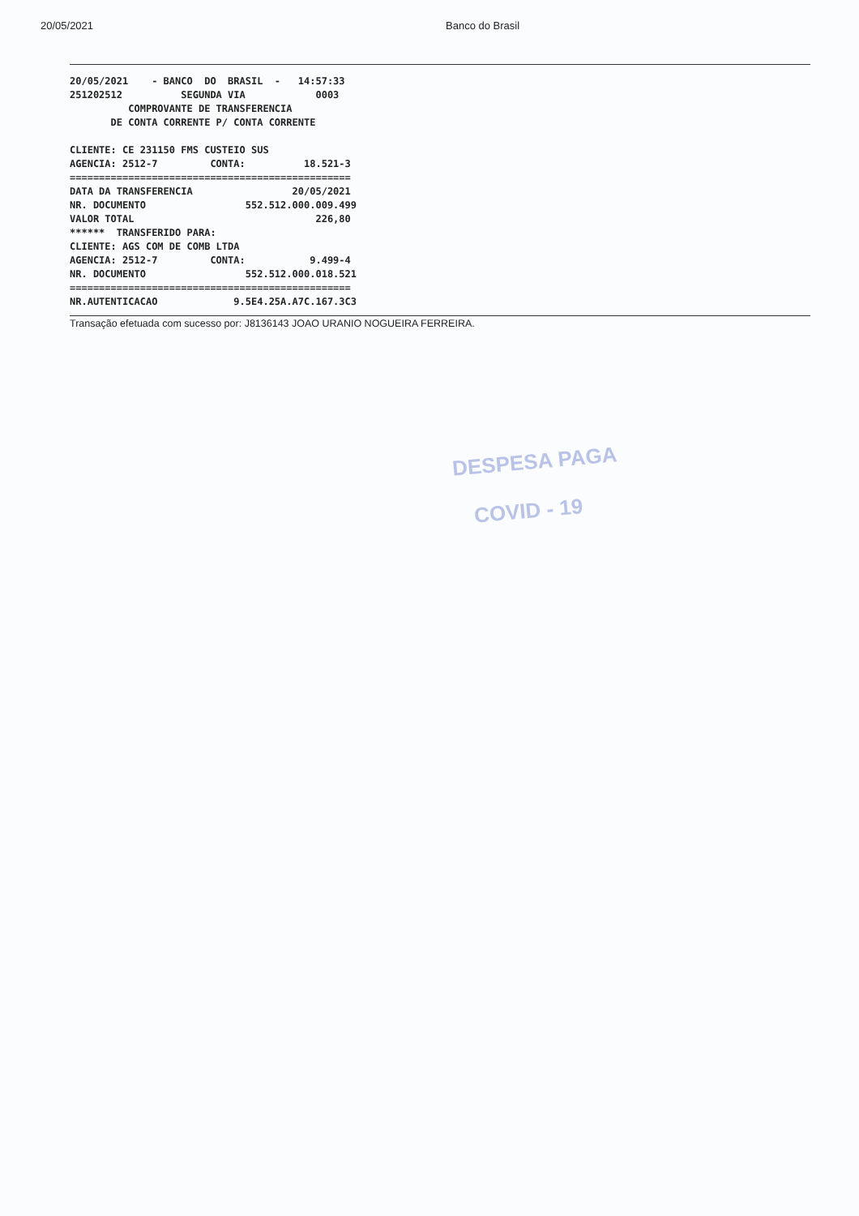20/05/2021 Banco do Brasil
20/05/2021 - BANCO DO BRASIL - 14:57:33 251202512 SEGUNDA VIA 0003 COMPROVANTE DE TRANSFERENCIA DE CONTA CORRENTE P/ CONTA CORRENTE CLIENTE: CE 231150 FMS CUSTEIO SUS AGENCIA: 2512-7 CONTA: 18.521-3 ================================================ DATA DA TRANSFERENCIA 20/05/2021 NR. DOCUMENTO 552.512.000.009.499 VALOR TOTAL 226,80 ****** TRANSFERIDO PARA: CLIENTE: AGS COM DE COMB LTDA AGENCIA: 2512-7 CONTA: 9.499-4 NR. DOCUMENTO 552.512.000.018.521 ================================================ NR.AUTENTICACAO 9.5E4.25A.A7C.167.3C3
Transação efetuada com sucesso por: J8136143 JOAO URANIO NOGUEIRA FERREIRA.
DESPESA PAGA
COVID - 19